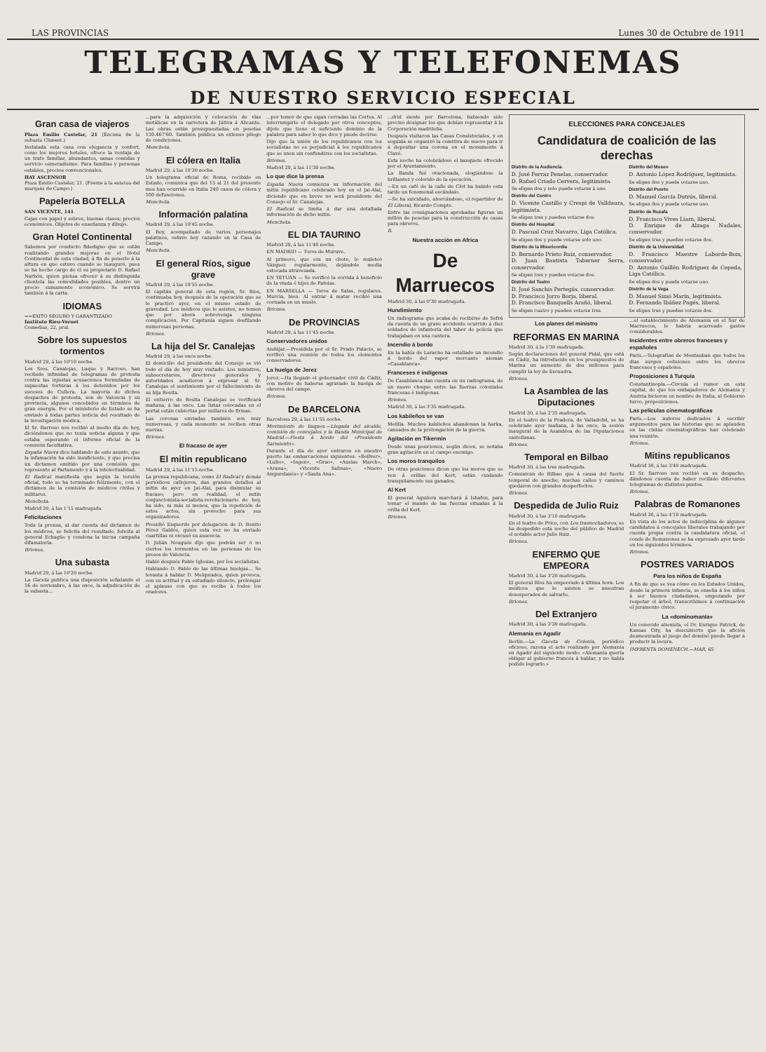LAS PROVINCIAS Lunes 30 de Octubre de 1911
TELEGRAMAS Y TELEFONEMAS
DE NUESTRO SERVICIO ESPECIAL
Gran casa de viajeros
Plaza Emilio Castelar, 21 (Encima de la subasta Climent.)
Instalada esta casa con elegancia y confort, como los mejores hoteles, ofrece la ventaja de un trato familiar, abundantes, sanas comidas y servicio esmeradísimo. Para familias y personas estables, precios convencionales.
HAY ASCENSOR
Plaza Emilio Castelar, 21. (Frente á la estatua del marqués de Campo.)
Papelería BOTELLA
SAN VICENTE, 141
Cajas con papel y sobres, buenas clases; precios económicos. Objetos de enseñanza y dibujo.
Gran Hotel Continental
Sabemos por conducto fidedigno que se están realizando grandes mejoras en el Hotel Continental de esta ciudad, á fin de ponerlo á la altura en que estuvo cuando se inauguró, pues se ha hecho cargo de él su propietario D. Rafael Narbón, quien piensa ofrecer á su distinguida clientela las comodidades posibles, dentro un precio sumamente económico. Se servirá también á la carta.
IDIOMAS
==EXITO SEGURO Y GARANTIZADO
Instituto Rieu-Vernet
Comedias, 22, pral.
Sobre los supuestos tormentos
Madrid 29, á las 10'10 noche.
Los Sres. Canalejas, Luque y Barroso, han recibido infinidad de telegramas de protesta contra las injustas acusaciones formuladas de supuestas torturas á los detenidos por los sucesos de Cullera. La mayoría de dichos despachos de protesta, son de Valencia y su provincia, algunos concebidos en términos de gran energía. Por el ministerio de Estado se ha enviado á todas partes noticia del resultado de la investigación médica.
El Sr. Barroso nos recibió al medio día de hoy, diciéndonos que no tenía noticia alguna y que estaba esperando el informe oficial de la comisión facultativa.
España Nueva dice hablando de este asunto, que la infamación ha sido insuficiente, y que precisa un dictamen emitido por una comisión que represente al Parlamento y á la intelectualidad.
El Radical manifiesta que según la versión oficial, todo se ha terminado felizmente, con el dictamen de la comisión de médicos civiles y militares.
Mencheta.
Madrid 30, á las 1'15 madrugada.
Felicitaciones
Toda la prensa, al dar cuenta del dictamen de los médicos, se felicita del resultado, felicita al general Echagüe y condena la inicua campaña difamatoria.
Briones.
Una subasta
Madrid 29, á las 10'20 noche.
La Gaceta publica una disposición señalando el 16 de noviembre, á las once, la adjudicación de la subasta...
...para la adquisición y colocación de vías metálicas en la carretera de Játiva á Alicante. Las obras están presupuestadas en pesetas 130.467'60. También publica un extenso pliego de condiciones.
Mencheta.
El cólera en Italia
Madrid 29, á las 10'30 noche.
Un telegrama oficial de Roma, recibido en Estado, comunica que del 15 al 21 del presente mes han ocurrido en Italia 240 casos de cólera y 100 defunciones.
Mencheta.
Información palatina
Madrid 29, á las 10'45 noche.
El Rey, acompañado de varios personajes palatinos, estuvo hoy cazando en la Casa de Campo.
Mencheta.
El general Ríos, sigue grave
Madrid 29, á las 10'55 noche.
El capitán general de esta región, Sr. Ríos, continuaba hoy, después de la operación que se le practicó ayer, en el mismo estado de gravedad. Los médicos que le asisten, no temen que por ahora sobrevenga ninguna complicación. Por Capitanía siguen desfilando numerosas personas.
Briones.
La hija del Sr. Canalejas
Madrid 29, á las once noche.
El domicilio del presidente del Consejo se vió todo el día de hoy muy visitado. Los ministros, subsecretarios, directores generales y autoridades acudieron á expresar al Sr. Canalejas el sentimiento por el fallecimiento de su hija Rosita.
El entierro de Rosita Canalejas se verificará mañana, á las once. Las listas colocadas en el portal están cubiertas por millares de firmas.
Las coronas enviadas también son muy numerosas, y cada momento se reciben otras nuevas.
Briones.
El fracaso de ayer
El mitin republicano
Madrid 29, á las 11'15 noche.
La prensa republicana, como El Radical y demás periódicos callejeros, dan grandes detalles al mitin de ayer en Jai-Alai, para disimular su fracaso; pero en realidad, el mitin conjuncionista-socialista-revolucionario de hoy, ha sido, ni más ni menos, que la repetición de estos actos, sin provecho para sus organizadores.
Presidió Esquerdo por delegación de D. Benito Pérez Galdós, quien esta vez no ha enviado cuartillas ni excusó su ausencia.
D. Julián Nougués dijo que podrán ser ó no ciertos los tormentos en las personas de los presos de Valencia.
Habló después Pablo Iglesias, por los socialistas.
Hablando D. Pablo de las últimas huelgas... Se levanta á hablar D. Melquiades, quien provoca, con su actitud y su estudiado silencio, prolongar el aplauso con que se recibe á todos los oradores.
...por temor de que sigan cerradas las Cortes. Al interrumpirle el delegado por otros conceptos, dijole que tiene el suficiente dominio de la palabra para saber lo que dice y puede decirse.
Dijo que la unión de los republicanos con los socialistas no es perjudicial á los republicanos que se unen sin confundirse con los socialistas.
Briones.
Madrid 29, á las 11'30 noche.
Lo que dice la prensa
España Nueva comienza su información del mitin republicano celebrado hoy en el Jai-Alai, diciendo que en breve no será presidente del Consejo el Sr. Canalejas.
El Radical se limita á dar una detallada información de dicho mitin.
Mencheta.
EL DIA TAURINO
Madrid 29, á las 11'40 noche.
EN MADRID — Toros de Muruve.
Al primero, que era un choto, lo muleteó Vázquez regularmente, dejándole media estocada atravesada.
EN TETUÁN — Se verificó la corrida á beneficio de la viuda é hijos de Patolas.
EN MARSELLA — Toros de Salas, regulares. Murcia, bien. Al entrar á matar recibió una cornada en un muslo.
Briones.
De PROVINCIAS
Madrid 29, á las 11'45 noche.
Conservadores unidos
Andújar.—Presidida por el Sr. Prado Palacio, se verificó una reunión de todos los elementos conservadores.
La huelga de Jerez
Jerez.—Ha llegado el gobernador civil de Cádiz, con motivo de haberse agravado la huelga de obreros del campo.
Briones.
De BARCELONA
Barcelona 29, á las 11'55 noche.
Movimiento de buques.—Llegada del alcalde, comisión de concejales y la Banda Municipal de Madrid.—Fiesta á bordo del «Presidente Sarmiento».
Durante el día de ayer entraron en nuestro puerto las embarcaciones siguientes: «Bellver», «Lulio», «Ingen», «Grao», «Ausias March», «Arana», «Vicente Salinas», «Nuevo Ampurdanés» y «Santa Ana».
...drid siente por Barcelona, habiendo sido preciso designar los que debían representar á la Corporación madrileña.
Después visitaron las Casas Consistoriales, y en seguida se organizó la comitiva de nuevo para ir á depositar una corona en el monumento á Clavé.
Esta noche ha celebrádose el banquete ofrecido por el Ayuntamiento.
La Banda fué ovacionada, elogiándose la brillantez y colorido de la ejecución.
—En un café de la calle de Clot ha habido esta tarde un fenomenal escándalo.
—Se ha suicidado, ahorcándose, el repartidor de El Liberal, Ricardo Compte.
Entre las consignaciones aprobadas figuran un millón de pesetas para la construcción de casas para obreros.
B.
Nuestra acción en Africa
De Marruecos
Madrid 30, á las 0'30 madrugada.
Hundimiento
Un radiograma que acaba de recibirse de Sefrú da cuenta de un grave accidente ocurrido á diez soldados de infantería del tabor de policía que trabajaban en una cantera.
Incendio á bordo
En la bahía de Larache ha estallado un incendio á bordo del vapor mercante alemán «Casablanca».
Franceses é indígenas
De Casablanca dan cuenta en un radiograma, de un nuevo choque entre las fuerzas coloniales francesas é indígenas.
Briones.
Madrid 30, á las 3'35 madrugada.
Los kabileños se van
Melilla. Muchos kabileños abandonan la harka, cansados de la prolongación de la guerra.
Agitación en Tikermin
Desde unas posiciones, según dicen, se notaba gran agitación en el campo enemigo.
Los moros tranquilos
De otras posiciones dicen que los moros que se ven á orillas del Kert, están cuidando tranquilamente sus ganados.
Al Kert
El general Aguilera marchará á Ishafen, para tomar el mando de las fuerzas situadas á la orilla del Kert.
Briones.
ELECCIONES PARA CONCEJALES
Candidatura de coalición de las derechas
Distrito de la Audiencia
D. José Ferraz Penelas, conservador.
D. Rafael Criado Cervera, legitimista.
Se eligen dos y solo puede votarse á uno.
Distrito del Centro
D. Vicente Castillo y Crespi de Valldaura, legitimista.
Se eligen tres y pueden votarse dos.
Distrito del Hospital
D. Pascual Cruz Navarro, Liga Católica.
Se eligen dos y puede votarse solo uno.
Distrito de la Misericordia
D. Bernardo Prieto Ruiz, conservador.
D. Juan Bautista Taberner Serra, conservador.
Se eligen tres y pueden votarse dos.
Distrito del Teatro
D. José Sanchis Pertegás, conservador.
D. Francisco Jorro Borja, liberal.
D. Francisco Banquells Arañó, liberal.
Se eligen cuatro y pueden votarse tres.
Distrito del Museo
D. Antonio López Rodríguez, legitimista.
Se eligen dos y puede votarse uno.
Distrito del Puerto
D. Manuel García Dutrús, liberal.
Se eligen dos y puede votarse uno.
Distrito de Ruzafa
D. Francisco Vives Liarn, liberal.
D. Enrique de Alzaga Nadales, conservador.
Se eligen tres y pueden votarse dos.
Distrito de la Universidad
D. Francisco Maestre Laborde-Boix, conservador.
D. Antonio Guillén Rodríguez de Cepeda, Liga Católica.
Se eligen dos y puede votarse uno.
Distrito de la Vega
D. Manuel Simó Marín, legitimista.
D. Fernando Ibáñez Pagés, liberal.
Se eligen tres y pueden votarse dos.
Los planes del ministro
REFORMAS EN MARINA
Madrid 30, á la 1'30 madrugada.
Según declaraciones del general Pidal, que está en Cádiz, ha introducido en los presupuestos de Marina un aumento de dos millones para cumplir la ley de Escuadra.
Briones.
La Asamblea de las Diputaciones
Madrid 30, á las 2'35 madrugada.
En el teatro de la Pradera, de Valladolid, se ha celebrado ayer mañana, á las once, la sesión inaugural de la Asamblea de las Diputaciones castellanas.
Briones.
Temporal en Bilbao
Madrid 30, á las tres madrugada.
Comunican de Bilbao que á causa del fuerte temporal de anoche, muchas calles y caminos quedaron con grandes desperfectos.
Briones.
Despedida de Julio Ruiz
Madrid 30, á las 3'10 madrugada.
En el teatro de Price, con Los trasnochadores, se ha despedido esta noche del público de Madrid el notable actor Julio Ruiz.
Briones.
ENFERMO QUE EMPEORA
Madrid 30, á las 3'20 madrugada.
El general Ríos ha empeorado á última hora. Los médicos que le asisten se muestran desesperados de salvarle.
Briones.
Del Extranjero
Madrid 30, á las 3'30 madrugada.
Alemania en Agadir
Berlín.—La Gaceta de Colonia, periódico oficioso, razona el acto realizado por Alemania en Agadir del siguiente modo: «Alemania quería obligar al gobierno francés á hablar, y no había podido lograrlo.»
...el establecimiento de Alemania en el Sur de Marruecos, le habría acarreado gastos considerables.
Incidentes entre obreros franceses y españoles
París.—Telegrafían de Montauban que todos los días surgen colisiones entre los obreros franceses y españoles.
Proposiciones á Turquía
Constantinopla.—Circula el rumor en esta capital, de que los embajadores de Alemania y Austria hicieron en nombre de Italia, al Gobierno turco, proposiciones.
Las películas cinematográficas
París.—Los autores dedicados á escribir argumentos para las historias que se aplauden en las cintas cinematográficas han celebrado una reunión.
Briones.
Mitins republicanos
Madrid 30, á las 3'40 madrugada.
El Sr. Barroso nos recibió en su despacho, dándonos cuenta de haber recibido diferentes telegramas de distintos puntos.
Briones.
Palabras de Romanones
Madrid 30, á las 4'10 madrugada.
En vista de los actos de indisciplina de algunos candidatos á concejales liberales trabajando por cuenta propia contra la candidatura oficial, el conde de Romanones se ha expresado ayer tarde en los siguientes términos.
Briones.
POSTRES VARIADOS
Para los niños de España
A fin de que se vea cómo en los Estados Unidos, desde la primera infancia, se enseña á los niños á ser buenos ciudadanos, empezando por respetar el árbol, transcribimos á continuación el juramento cívico.
La «dominomanía»
Un conocido alienista, el Dr. Enrique Patrick, de Kansas City, ha descubierto que la afición desmesurada al juego del dominó puede llegar á producir la locura.
IMPRENTA DOMENECH.—MAR, 65